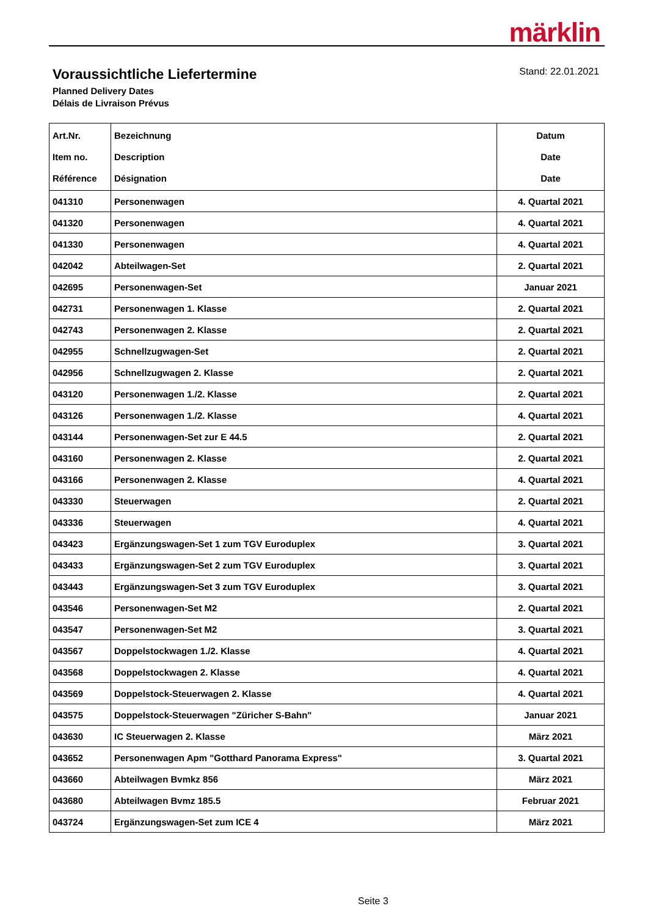märklin
Voraussichtliche Liefertermine
Planned Delivery Dates
Délais de Livraison Prévus
Stand: 22.01.2021
| Art.Nr. Item no. Référence | Bezeichnung Description Désignation | Datum Date Date |
| --- | --- | --- |
| 041310 | Personenwagen | 4. Quartal 2021 |
| 041320 | Personenwagen | 4. Quartal 2021 |
| 041330 | Personenwagen | 4. Quartal 2021 |
| 042042 | Abteilwagen-Set | 2. Quartal 2021 |
| 042695 | Personenwagen-Set | Januar 2021 |
| 042731 | Personenwagen 1. Klasse | 2. Quartal 2021 |
| 042743 | Personenwagen 2. Klasse | 2. Quartal 2021 |
| 042955 | Schnellzugwagen-Set | 2. Quartal 2021 |
| 042956 | Schnellzugwagen 2. Klasse | 2. Quartal 2021 |
| 043120 | Personenwagen 1./2. Klasse | 2. Quartal 2021 |
| 043126 | Personenwagen 1./2. Klasse | 4. Quartal 2021 |
| 043144 | Personenwagen-Set zur E 44.5 | 2. Quartal 2021 |
| 043160 | Personenwagen 2. Klasse | 2. Quartal 2021 |
| 043166 | Personenwagen 2. Klasse | 4. Quartal 2021 |
| 043330 | Steuerwagen | 2. Quartal 2021 |
| 043336 | Steuerwagen | 4. Quartal 2021 |
| 043423 | Ergänzungswagen-Set 1 zum TGV Euroduplex | 3. Quartal 2021 |
| 043433 | Ergänzungswagen-Set 2 zum TGV Euroduplex | 3. Quartal 2021 |
| 043443 | Ergänzungswagen-Set 3 zum TGV Euroduplex | 3. Quartal 2021 |
| 043546 | Personenwagen-Set M2 | 2. Quartal 2021 |
| 043547 | Personenwagen-Set M2 | 3. Quartal 2021 |
| 043567 | Doppelstockwagen 1./2. Klasse | 4. Quartal 2021 |
| 043568 | Doppelstockwagen 2. Klasse | 4. Quartal 2021 |
| 043569 | Doppelstock-Steuerwagen 2. Klasse | 4. Quartal 2021 |
| 043575 | Doppelstock-Steuerwagen "Züricher S-Bahn" | Januar 2021 |
| 043630 | IC Steuerwagen 2. Klasse | März 2021 |
| 043652 | Personenwagen Apm "Gotthard Panorama Express" | 3. Quartal 2021 |
| 043660 | Abteilwagen Bvmkz 856 | März 2021 |
| 043680 | Abteilwagen Bvmz 185.5 | Februar 2021 |
| 043724 | Ergänzungswagen-Set zum ICE 4 | März 2021 |
Seite 3